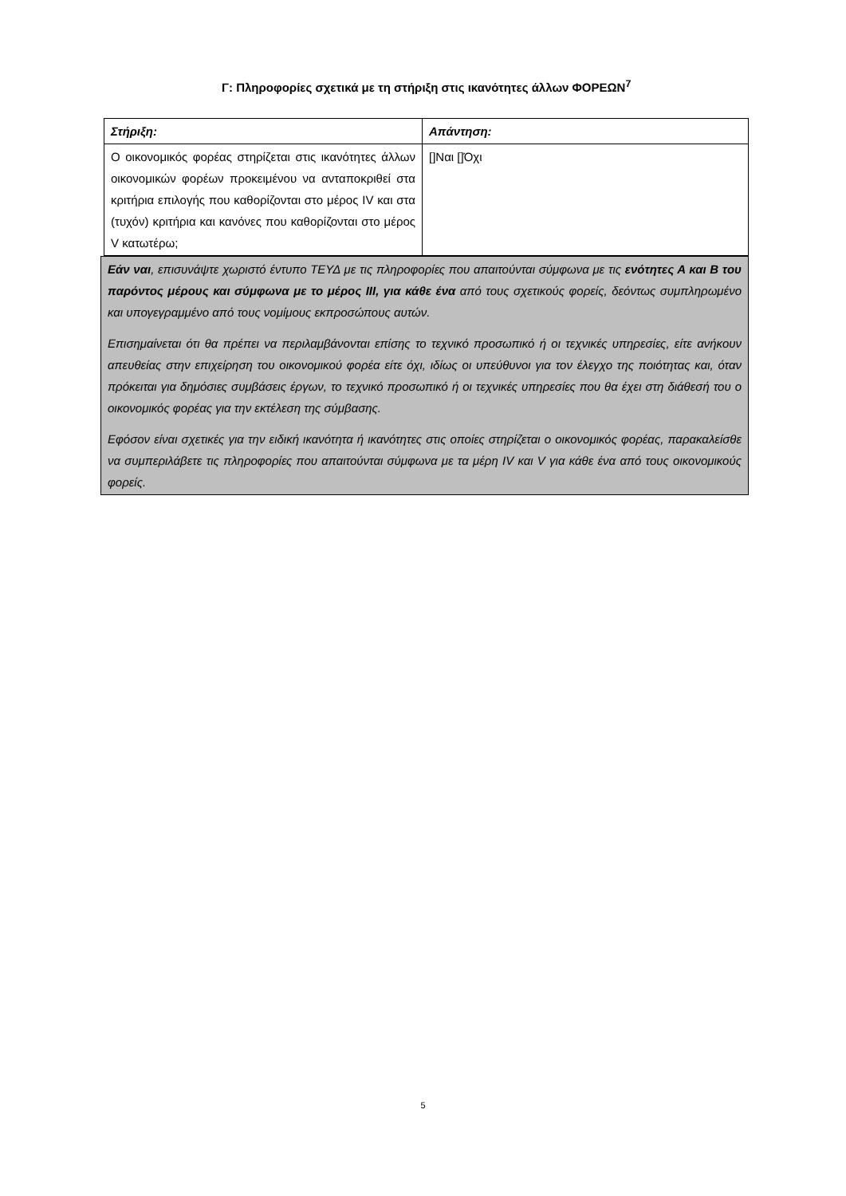Γ: Πληροφορίες σχετικά με τη στήριξη στις ικανότητες άλλων ΦΟΡΕΩΝ<sup>7</sup>
| Στήριξη: | Απάντηση: |
| Ο οικονομικός φορέας στηρίζεται στις ικανότητες άλλων οικονομικών φορέων προκειμένου να ανταποκριθεί στα κριτήρια επιλογής που καθορίζονται στο μέρος IV και στα (τυχόν) κριτήρια και κανόνες που καθορίζονται στο μέρος V κατωτέρω; | []Ναι []Όχι |
Εάν ναι, επισυνάψτε χωριστό έντυπο ΤΕΥΔ με τις πληροφορίες που απαιτούνται σύμφωνα με τις ενότητες Α και Β του παρόντος μέρους και σύμφωνα με το μέρος ΙΙΙ, για κάθε ένα από τους σχετικούς φορείς, δεόντως συμπληρωμένο και υπογεγραμμένο από τους νομίμους εκπροσώπους αυτών.
Επισημαίνεται ότι θα πρέπει να περιλαμβάνονται επίσης το τεχνικό προσωπικό ή οι τεχνικές υπηρεσίες, είτε ανήκουν απευθείας στην επιχείρηση του οικονομικού φορέα είτε όχι, ιδίως οι υπεύθυνοι για τον έλεγχο της ποιότητας και, όταν πρόκειται για δημόσιες συμβάσεις έργων, το τεχνικό προσωπικό ή οι τεχνικές υπηρεσίες που θα έχει στη διάθεσή του ο οικονομικός φορέας για την εκτέλεση της σύμβασης.
Εφόσον είναι σχετικές για την ειδική ικανότητα ή ικανότητες στις οποίες στηρίζεται ο οικονομικός φορέας, παρακαλείσθε να συμπεριλάβετε τις πληροφορίες που απαιτούνται σύμφωνα με τα μέρη IV και V για κάθε ένα από τους οικονομικούς φορείς.
5